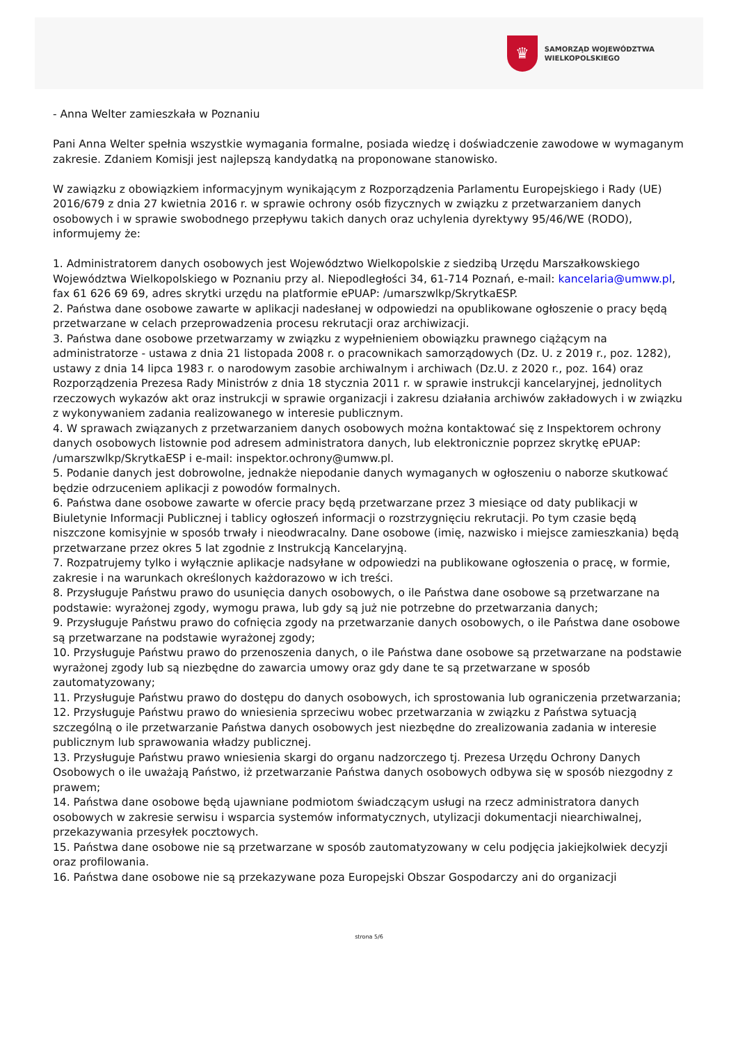♛
SAMORZĄD WOJEWÓDZTWA
WIELKOPOLSKIEGO
- Anna Welter zamieszkała w Poznaniu
Pani Anna Welter spełnia wszystkie wymagania formalne, posiada wiedzę i doświadczenie zawodowe w wymaganym zakresie. Zdaniem Komisji jest najlepszą kandydatką na proponowane stanowisko.
W zawiązku z obowiązkiem informacyjnym wynikającym z Rozporządzenia Parlamentu Europejskiego i Rady (UE) 2016/679 z dnia 27 kwietnia 2016 r. w sprawie ochrony osób fizycznych w związku z przetwarzaniem danych osobowych i w sprawie swobodnego przepływu takich danych oraz uchylenia dyrektywy 95/46/WE (RODO), informujemy że:
1. Administratorem danych osobowych jest Województwo Wielkopolskie z siedzibą Urzędu Marszałkowskiego Województwa Wielkopolskiego w Poznaniu przy al. Niepodległości 34, 61-714 Poznań, e-mail: kancelaria@umww.pl, fax 61 626 69 69, adres skrytki urzędu na platformie ePUAP: /umarszwlkp/SkrytkaESP.
2. Państwa dane osobowe zawarte w aplikacji nadesłanej w odpowiedzi na opublikowane ogłoszenie o pracy będą przetwarzane w celach przeprowadzenia procesu rekrutacji oraz archiwizacji.
3. Państwa dane osobowe przetwarzamy w związku z wypełnieniem obowiązku prawnego ciążącym na administratorze - ustawa z dnia 21 listopada 2008 r. o pracownikach samorządowych (Dz. U. z 2019 r., poz. 1282), ustawy z dnia 14 lipca 1983 r. o narodowym zasobie archiwalnym i archiwach (Dz.U. z 2020 r., poz. 164) oraz Rozporządzenia Prezesa Rady Ministrów z dnia 18 stycznia 2011 r. w sprawie instrukcji kancelaryjnej, jednolitych rzeczowych wykazów akt oraz instrukcji w sprawie organizacji i zakresu działania archiwów zakładowych i w związku z wykonywaniem zadania realizowanego w interesie publicznym.
4. W sprawach związanych z przetwarzaniem danych osobowych można kontaktować się z Inspektorem ochrony danych osobowych listownie pod adresem administratora danych, lub elektronicznie poprzez skrytkę ePUAP: /umarszwlkp/SkrytkaESP i e-mail: inspektor.ochrony@umww.pl.
5. Podanie danych jest dobrowolne, jednakże niepodanie danych wymaganych w ogłoszeniu o naborze skutkować będzie odrzuceniem aplikacji z powodów formalnych.
6. Państwa dane osobowe zawarte w ofercie pracy będą przetwarzane przez 3 miesiące od daty publikacji w Biuletynie Informacji Publicznej i tablicy ogłoszeń informacji o rozstrzygnięciu rekrutacji. Po tym czasie będą niszczone komisyjnie w sposób trwały i nieodwracalny. Dane osobowe (imię, nazwisko i miejsce zamieszkania) będą przetwarzane przez okres 5 lat zgodnie z Instrukcją Kancelaryjną.
7. Rozpatrujemy tylko i wyłącznie aplikacje nadsyłane w odpowiedzi na publikowane ogłoszenia o pracę, w formie, zakresie i na warunkach określonych każdorazowo w ich treści.
8. Przysługuje Państwu prawo do usunięcia danych osobowych, o ile Państwa dane osobowe są przetwarzane na podstawie: wyrażonej zgody, wymogu prawa, lub gdy są już nie potrzebne do przetwarzania danych;
9. Przysługuje Państwu prawo do cofnięcia zgody na przetwarzanie danych osobowych, o ile Państwa dane osobowe są przetwarzane na podstawie wyrażonej zgody;
10. Przysługuje Państwu prawo do przenoszenia danych, o ile Państwa dane osobowe są przetwarzane na podstawie wyrażonej zgody lub są niezbędne do zawarcia umowy oraz gdy dane te są przetwarzane w sposób zautomatyzowany;
11. Przysługuje Państwu prawo do dostępu do danych osobowych, ich sprostowania lub ograniczenia przetwarzania;
12. Przysługuje Państwu prawo do wniesienia sprzeciwu wobec przetwarzania w związku z Państwa sytuacją szczególną o ile przetwarzanie Państwa danych osobowych jest niezbędne do zrealizowania zadania w interesie publicznym lub sprawowania władzy publicznej.
13. Przysługuje Państwu prawo wniesienia skargi do organu nadzorczego tj. Prezesa Urzędu Ochrony Danych Osobowych o ile uważają Państwo, iż przetwarzanie Państwa danych osobowych odbywa się w sposób niezgodny z prawem;
14. Państwa dane osobowe będą ujawniane podmiotom świadczącym usługi na rzecz administratora danych osobowych w zakresie serwisu i wsparcia systemów informatycznych, utylizacji dokumentacji niearchiwalnej, przekazywania przesyłek pocztowych.
15. Państwa dane osobowe nie są przetwarzane w sposób zautomatyzowany w celu podjęcia jakiejkolwiek decyzji oraz profilowania.
16. Państwa dane osobowe nie są przekazywane poza Europejski Obszar Gospodarczy ani do organizacji
strona 5/6